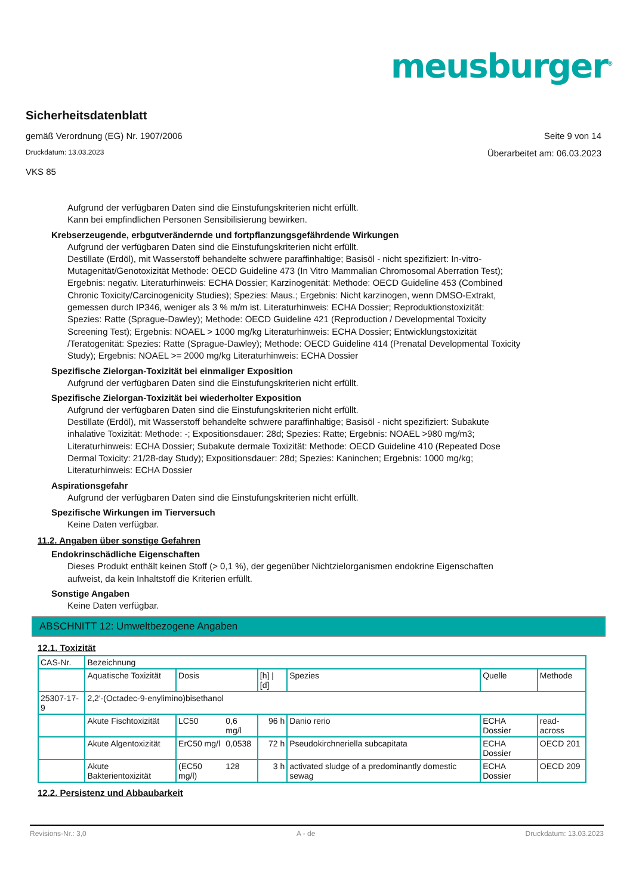meusburger<sup>®</sup>
Sicherheitsdatenblatt
gemäß Verordnung (EG) Nr. 1907/2006 Seite 9 von 14
Druckdatum: 13.03.2023 Überarbeitet am: 06.03.2023
VKS 85
Aufgrund der verfügbaren Daten sind die Einstufungskriterien nicht erfüllt.
Kann bei empfindlichen Personen Sensibilisierung bewirken.
Krebserzeugende, erbgutverändernde und fortpflanzungsgefährdende Wirkungen
Aufgrund der verfügbaren Daten sind die Einstufungskriterien nicht erfüllt.
Destillate (Erdöl), mit Wasserstoff behandelte schwere paraffinhaltige; Basisöl - nicht spezifiziert: In-vitro-Mutagenität/Genotoxizität Methode: OECD Guideline 473 (In Vitro Mammalian Chromosomal Aberration Test); Ergebnis: negativ. Literaturhinweis: ECHA Dossier; Karzinogenität: Methode: OECD Guideline 453 (Combined Chronic Toxicity/Carcinogenicity Studies); Spezies: Maus.; Ergebnis: Nicht karzinogen, wenn DMSO-Extrakt, gemessen durch IP346, weniger als 3 % m/m ist. Literaturhinweis: ECHA Dossier; Reproduktionstoxizität: Spezies: Ratte (Sprague-Dawley); Methode: OECD Guideline 421 (Reproduction / Developmental Toxicity Screening Test); Ergebnis: NOAEL > 1000 mg/kg Literaturhinweis: ECHA Dossier; Entwicklungstoxizität /Teratogenität: Spezies: Ratte (Sprague-Dawley); Methode: OECD Guideline 414 (Prenatal Developmental Toxicity Study); Ergebnis: NOAEL >= 2000 mg/kg Literaturhinweis: ECHA Dossier
Spezifische Zielorgan-Toxizität bei einmaliger Exposition
Aufgrund der verfügbaren Daten sind die Einstufungskriterien nicht erfüllt.
Spezifische Zielorgan-Toxizität bei wiederholter Exposition
Aufgrund der verfügbaren Daten sind die Einstufungskriterien nicht erfüllt.
Destillate (Erdöl), mit Wasserstoff behandelte schwere paraffinhaltige; Basisöl - nicht spezifiziert: Subakute inhalative Toxizität: Methode: -; Expositionsdauer: 28d; Spezies: Ratte; Ergebnis: NOAEL >980 mg/m3; Literaturhinweis: ECHA Dossier; Subakute dermale Toxizität: Methode: OECD Guideline 410 (Repeated Dose Dermal Toxicity: 21/28-day Study); Expositionsdauer: 28d; Spezies: Kaninchen; Ergebnis: 1000 mg/kg; Literaturhinweis: ECHA Dossier
Aspirationsgefahr
Aufgrund der verfügbaren Daten sind die Einstufungskriterien nicht erfüllt.
Spezifische Wirkungen im Tierversuch
Keine Daten verfügbar.
11.2. Angaben über sonstige Gefahren
Endokrinschädliche Eigenschaften
Dieses Produkt enthält keinen Stoff (> 0,1 %), der gegenüber Nichtzielorganismen endokrine Eigenschaften aufweist, da kein Inhaltstoff die Kriterien erfüllt.
Sonstige Angaben
Keine Daten verfügbar.
ABSCHNITT 12: Umweltbezogene Angaben
12.1. Toxizität
| CAS-Nr. | Bezeichnung | | | | | | |
| | Aquatische Toxizität | Dosis | | [h] / [d] | Spezies | Quelle | Methode |
| 25307-17-9 | 2,2'-(Octadec-9-enylimino)bisethanol | | | | | | |
| | Akute Fischtoxizität | LC50 | 0,6 mg/l | 96 h | Danio rerio | ECHA Dossier | read-across |
| | Akute Algentoxizität | ErC50 mg/l | 0,0538 | 72 h | Pseudokirchneriella subcapitata | ECHA Dossier | OECD 201 |
| | Akute Bakterientoxizität | (EC50 mg/l) | 128 | 3 h | activated sludge of a predominantly domestic sewag | ECHA Dossier | OECD 209 |
12.2. Persistenz und Abbaubarkeit
Revisions-Nr.: 3,0 A - de Druckdatum: 13.03.2023